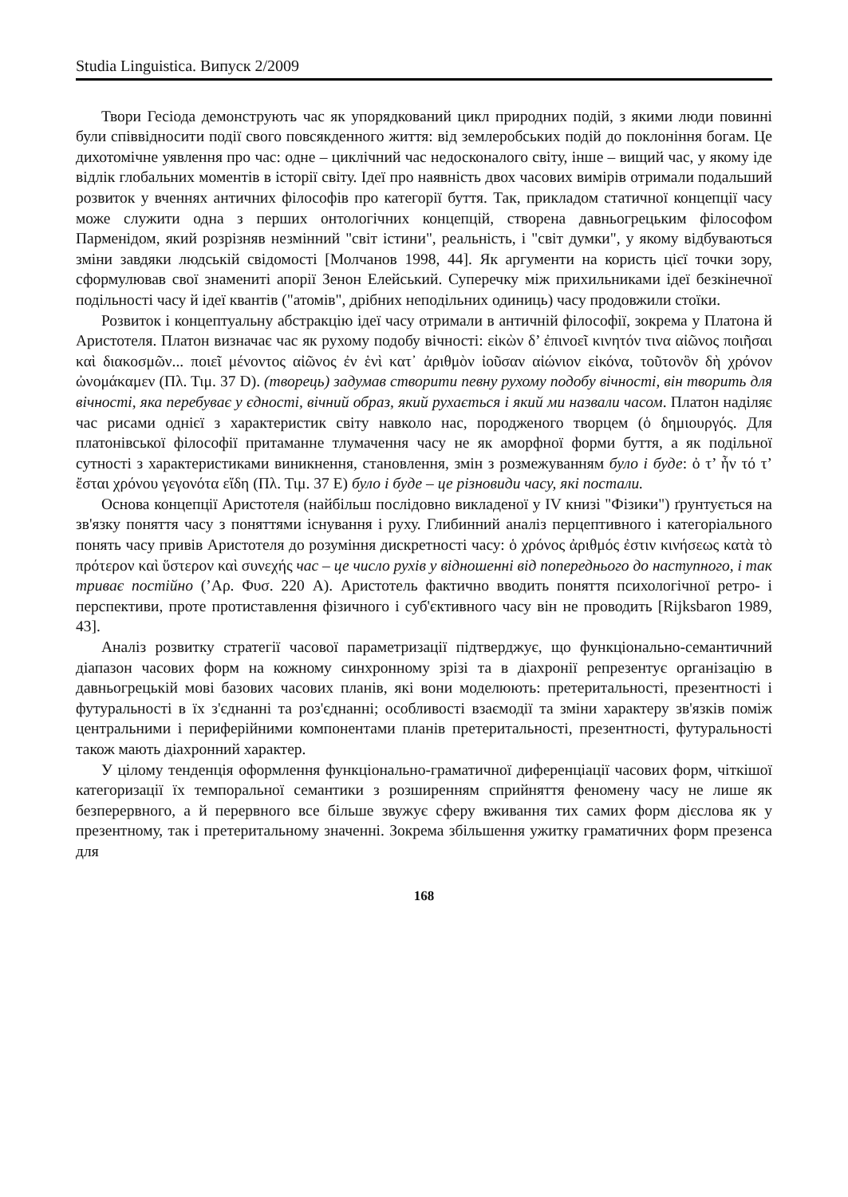Studia Linguistica. Випуск 2/2009
Твори Гесіода демонструють час як упорядкований цикл природних подій, з якими люди повинні були співвідносити події свого повсякденного життя: від землеробських подій до поклоніння богам. Це дихотомічне уявлення про час: одне – циклічний час недосконалого світу, інше – вищий час, у якому іде відлік глобальних моментів в історії світу. Ідеї про наявність двох часових вимірів отримали подальший розвиток у вченнях античних філософів про категорії буття. Так, прикладом статичної концепції часу може служити одна з перших онтологічних концепцій, створена давньогрецьким філософом Парменідом, який розрізняв незмінний "світ істини", реальність, і "світ думки", у якому відбуваються зміни завдяки людській свідомості [Молчанов 1998, 44]. Як аргументи на користь цієї точки зору, сформулював свої знамениті апорії Зенон Елейський. Суперечку між прихильниками ідеї безкінечної подільності часу й ідеї квантів ("атомів", дрібних неподільних одиниць) часу продовжили стоїки.
Розвиток і концептуальну абстракцію ідеї часу отримали в античній філософії, зокрема у Платона й Аристотеля. Платон визначає час як рухому подобу вічності: εἰκὼν δ’ ἐπινοεῖ κινητόν τινα αἰῶνος ποιῆσαι καὶ διακοσμῶν... ποιεῖ μένοντος αἰῶνος ἐν ἑνὶ κατ᾽ ἀριθμὸν ἰοῦσαν αἰώνιον εἰκόνα, τοῦτονὃν δὴ χρόνον ὠνομάκαμεν (Πλ. Τιμ. 37 D). (творець) задумав створити певну рухому подобу вічності, він творить для вічності, яка перебуває у єдності, вічний образ, який рухається і який ми назвали часом. Платон наділяє час рисами однієї з характеристик світу навколо нас, породженого творцем (ὁ δημιουργός. Для платонівської філософії притаманне тлумачення часу не як аморфної форми буття, а як подільної сутності з характеристиками виникнення, становлення, змін з розмежуванням було і буде: ὀ τ’ ἦν τό τ’ ἔσται χρόνου γεγονότα εἴδη (Πλ. Τιμ. 37 E) було і буде – це різновиди часу, які постали.
Основа концепції Аристотеля (найбільш послідовно викладеної у IV книзі "Фізики") ґрунтується на зв'язку поняття часу з поняттями існування і руху. Глибинний аналіз перцептивного і категоріального понять часу привів Аристотеля до розуміння дискретності часу: ὁ χρόνος ἀριθμός ἐστιν κινήσεως κατὰ τὸ πρότερον καὶ ὕστερον καὶ συνεχής час – це число рухів у відношенні від попереднього до наступного, і так триває постійно (’Αρ. Φυσ. 220 A). Аристотель фактично вводить поняття психологічної ретро- і перспективи, проте протиставлення фізичного і суб'єктивного часу він не проводить [Rijksbaron 1989, 43].
Аналіз розвитку стратегії часової параметризації підтверджує, що функціонально-семантичний діапазон часових форм на кожному синхронному зрізі та в діахронії репрезентує організацію в давньогрецькій мові базових часових планів, які вони моделюють: претеритальності, презентності і футуральності в їх з'єднанні та роз'єднанні; особливості взаємодії та зміни характеру зв'язків поміж центральними і периферійними компонентами планів претеритальності, презентності, футуральності також мають діахронний характер.
У цілому тенденція оформлення функціонально-граматичної диференціації часових форм, чіткішої категоризації їх темпоральної семантики з розширенням сприйняття феномену часу не лише як безперервного, а й перервного все більше звужує сферу вживання тих самих форм дієслова як у презентному, так і претеритальному значенні. Зокрема збільшення ужитку граматичних форм презенса для
168